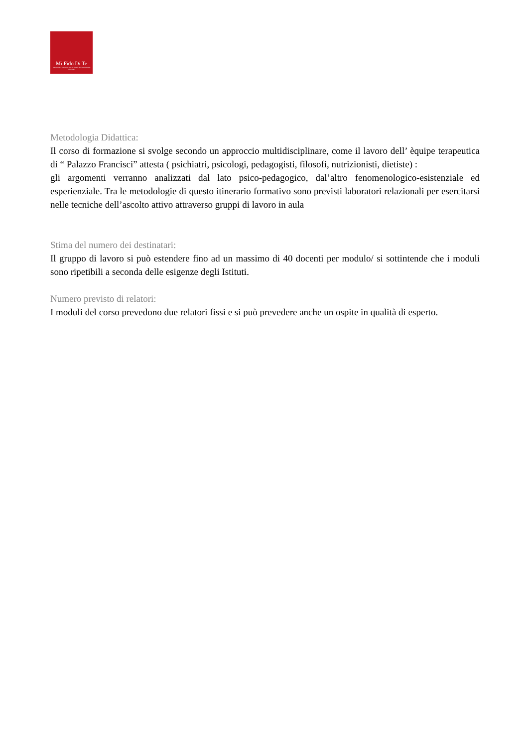Mi Fido Di Te
Associazione Onlus per la cura dei disturbi del comportamento alimentare
Metodologia Didattica:
Il corso di formazione si svolge secondo un approccio multidisciplinare, come il lavoro dell’ èquipe terapeutica di “ Palazzo Francisci” attesta ( psichiatri, psicologi, pedagogisti, filosofi, nutrizionisti, dietiste) :
gli argomenti verranno analizzati dal lato psico-pedagogico, dal’altro fenomenologico-esistenziale ed esperienziale. Tra le metodologie di questo itinerario formativo sono previsti laboratori relazionali per esercitarsi nelle tecniche dell’ascolto attivo attraverso gruppi di lavoro in aula
Stima del numero dei destinatari:
Il gruppo di lavoro si può estendere fino ad un massimo di 40 docenti per modulo/ si sottintende che i moduli sono ripetibili a seconda delle esigenze degli Istituti.
Numero previsto di relatori:
I moduli del corso prevedono due relatori fissi e si può prevedere anche un ospite in qualità di esperto.